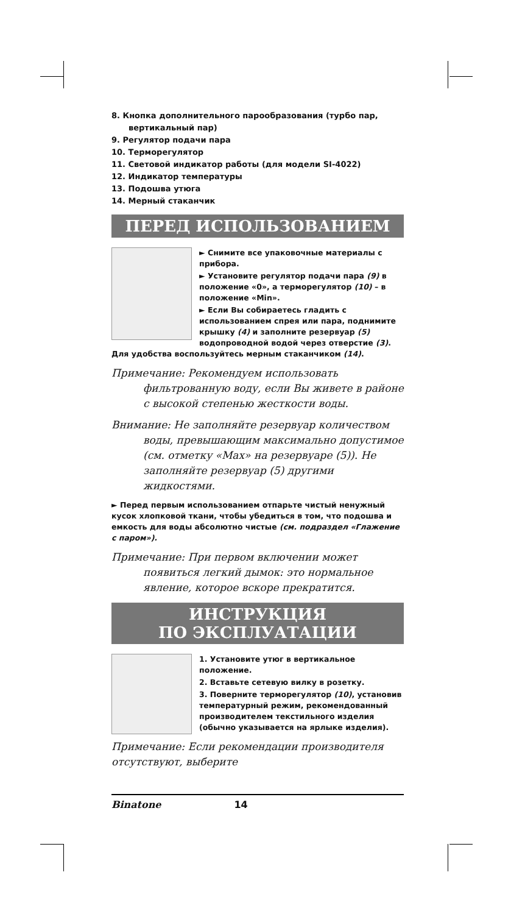8. Кнопка дополнительного парообразования (турбо пар, вертикальный пар)
9. Регулятор подачи пара
10. Терморегулятор
11. Световой индикатор работы (для модели SI-4022)
12. Индикатор температуры
13. Подошва утюга
14. Мерный стаканчик
ПЕРЕД ИСПОЛЬЗОВАНИЕМ
► Снимите все упаковочные материалы с прибора.
► Установите регулятор подачи пара (9) в положение «0», а терморегулятор (10) – в положение «Min».
► Если Вы собираетесь гладить с использованием спрея или пара, поднимите крышку (4) и заполните резервуар (5) водопроводной водой через отверстие (3). Для удобства воспользуйтесь мерным стаканчиком (14).
Примечание: Рекомендуем использовать
фильтрованную воду, если Вы живете в районе с высокой степенью жесткости воды.
Внимание: Не заполняйте резервуар количеством
воды, превышающим максимально допустимое (см. отметку «Max» на резервуаре (5)). Не заполняйте резервуар (5) другими жидкостями.
► Перед первым использованием отпарьте чистый ненужный кусок хлопковой ткани, чтобы убедиться в том, что подошва и емкость для воды абсолютно чистые (см. подраздел «Глажение с паром»).
Примечание: При первом включении может
появиться легкий дымок: это нормальное явление, которое вскоре прекратится.
ИНСТРУКЦИЯ
ПО ЭКСПЛУАТАЦИИ
1. Установите утюг в вертикальное положение.
2. Вставьте сетевую вилку в розетку.
3. Поверните терморегулятор (10), установив температурный режим, рекомендованный производителем текстильного изделия (обычно указывается на ярлыке изделия).
Примечание: Если рекомендации производителя отсутствуют, выберите
Binatone 14